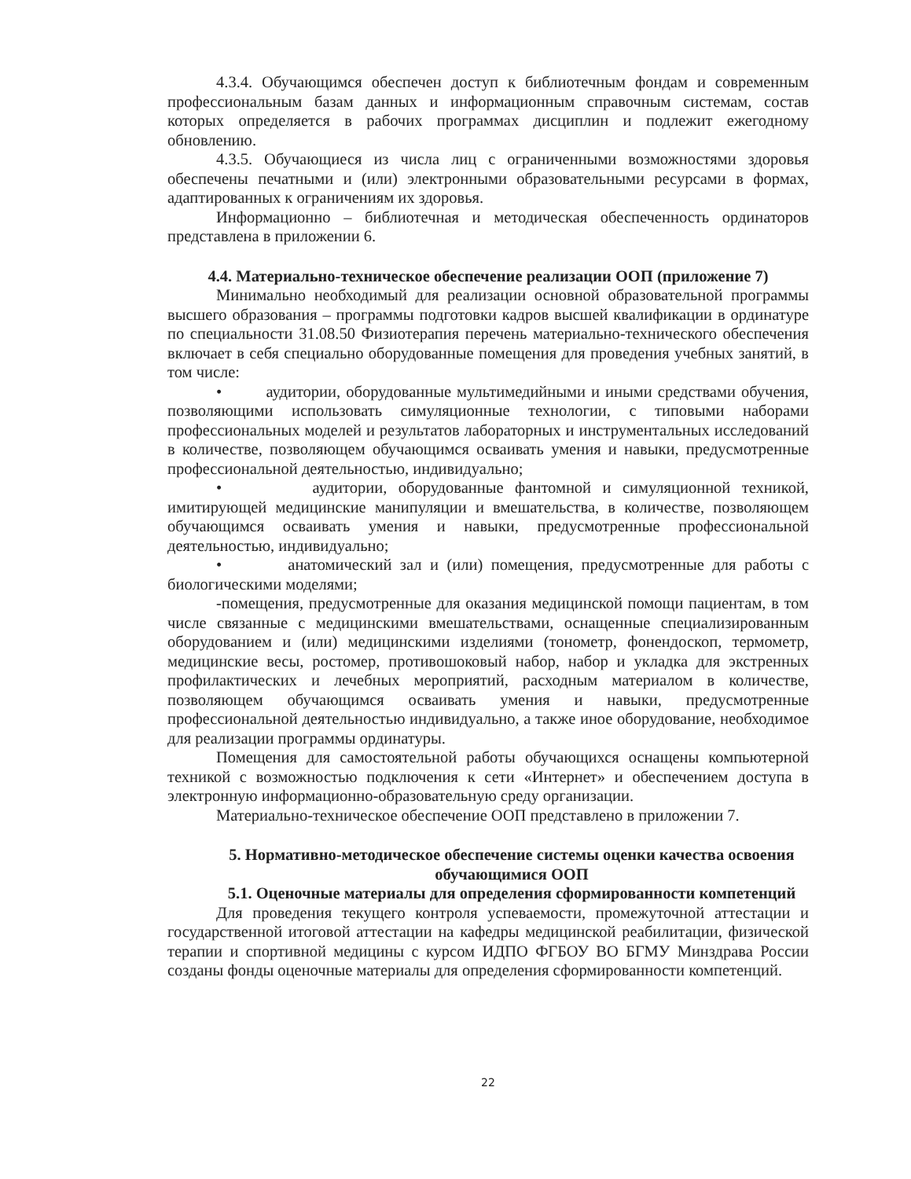4.3.4. Обучающимся обеспечен доступ к библиотечным фондам и современным профессиональным базам данных и информационным справочным системам, состав которых определяется в рабочих программах дисциплин и подлежит ежегодному обновлению.
4.3.5. Обучающиеся из числа лиц с ограниченными возможностями здоровья обеспечены печатными и (или) электронными образовательными ресурсами в формах, адаптированных к ограничениям их здоровья.
Информационно – библиотечная и методическая обеспеченность ординаторов представлена в приложении 6.
4.4. Материально-техническое обеспечение реализации ООП (приложение 7)
Минимально необходимый для реализации основной образовательной программы высшего образования – программы подготовки кадров высшей квалификации в ординатуре по специальности 31.08.50 Физиотерапия перечень материально-технического обеспечения включает в себя специально оборудованные помещения для проведения учебных занятий, в том числе:
• аудитории, оборудованные мультимедийными и иными средствами обучения, позволяющими использовать симуляционные технологии, с типовыми наборами профессиональных моделей и результатов лабораторных и инструментальных исследований в количестве, позволяющем обучающимся осваивать умения и навыки, предусмотренные профессиональной деятельностью, индивидуально;
• аудитории, оборудованные фантомной и симуляционной техникой, имитирующей медицинские манипуляции и вмешательства, в количестве, позволяющем обучающимся осваивать умения и навыки, предусмотренные профессиональной деятельностью, индивидуально;
• анатомический зал и (или) помещения, предусмотренные для работы с биологическими моделями;
-помещения, предусмотренные для оказания медицинской помощи пациентам, в том числе связанные с медицинскими вмешательствами, оснащенные специализированным оборудованием и (или) медицинскими изделиями (тонометр, фонендоскоп, термометр, медицинские весы, ростомер, противошоковый набор, набор и укладка для экстренных профилактических и лечебных мероприятий, расходным материалом в количестве, позволяющем обучающимся осваивать умения и навыки, предусмотренные профессиональной деятельностью индивидуально, а также иное оборудование, необходимое для реализации программы ординатуры.
Помещения для самостоятельной работы обучающихся оснащены компьютерной техникой с возможностью подключения к сети «Интернет» и обеспечением доступа в электронную информационно-образовательную среду организации.
Материально-техническое обеспечение ООП представлено в приложении 7.
5. Нормативно-методическое обеспечение системы оценки качества освоения обучающимися ООП
5.1. Оценочные материалы для определения сформированности компетенций
Для проведения текущего контроля успеваемости, промежуточной аттестации и государственной итоговой аттестации на кафедры медицинской реабилитации, физической терапии и спортивной медицины с курсом ИДПО ФГБОУ ВО БГМУ Минздрава России созданы фонды оценочные материалы для определения сформированности компетенций.
22